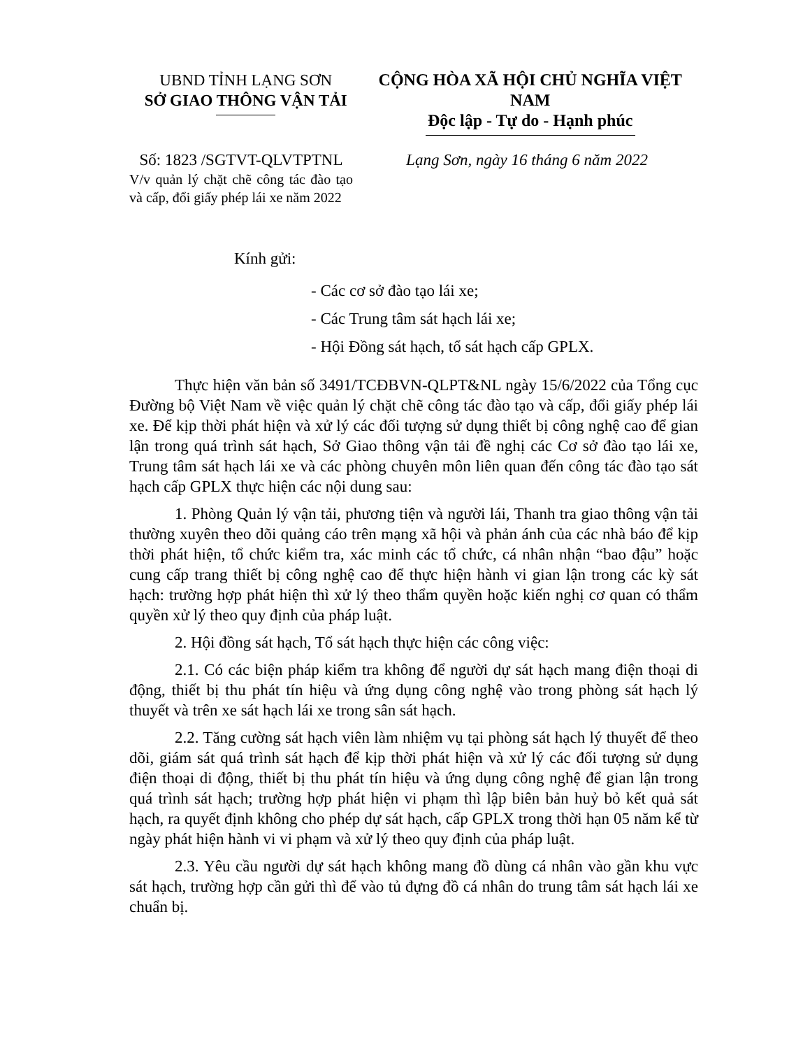UBND TỈNH LẠNG SƠN
SỞ GIAO THÔNG VẬN TẢI
CỘNG HÒA XÃ HỘI CHỦ NGHĨA VIỆT NAM
Độc lập - Tự do - Hạnh phúc
Số: 1823 /SGTVT-QLVTPTNL
V/v quản lý chặt chẽ công tác đào tạo và cấp, đổi giấy phép lái xe năm 2022
Lạng Sơn, ngày 16 tháng 6 năm 2022
Kính gửi:
- Các cơ sở đào tạo lái xe;
- Các Trung tâm sát hạch lái xe;
- Hội Đồng sát hạch, tổ sát hạch cấp GPLX.
Thực hiện văn bản số 3491/TCĐBVN-QLPT&NL ngày 15/6/2022 của Tổng cục Đường bộ Việt Nam về việc quản lý chặt chẽ công tác đào tạo và cấp, đổi giấy phép lái xe. Để kịp thời phát hiện và xử lý các đối tượng sử dụng thiết bị công nghệ cao để gian lận trong quá trình sát hạch, Sở Giao thông vận tải đề nghị các Cơ sở đào tạo lái xe, Trung tâm sát hạch lái xe và các phòng chuyên môn liên quan đến công tác đào tạo sát hạch cấp GPLX thực hiện các nội dung sau:
1. Phòng Quản lý vận tải, phương tiện và người lái, Thanh tra giao thông vận tải thường xuyên theo dõi quảng cáo trên mạng xã hội và phản ánh của các nhà báo để kịp thời phát hiện, tổ chức kiểm tra, xác minh các tổ chức, cá nhân nhận “bao đậu” hoặc cung cấp trang thiết bị công nghệ cao để thực hiện hành vi gian lận trong các kỳ sát hạch: trường hợp phát hiện thì xử lý theo thẩm quyền hoặc kiến nghị cơ quan có thẩm quyền xử lý theo quy định của pháp luật.
2. Hội đồng sát hạch, Tổ sát hạch thực hiện các công việc:
2.1. Có các biện pháp kiểm tra không để người dự sát hạch mang điện thoại di động, thiết bị thu phát tín hiệu và ứng dụng công nghệ vào trong phòng sát hạch lý thuyết và trên xe sát hạch lái xe trong sân sát hạch.
2.2. Tăng cường sát hạch viên làm nhiệm vụ tại phòng sát hạch lý thuyết để theo dõi, giám sát quá trình sát hạch để kịp thời phát hiện và xử lý các đối tượng sử dụng điện thoại di động, thiết bị thu phát tín hiệu và ứng dụng công nghệ để gian lận trong quá trình sát hạch; trường hợp phát hiện vi phạm thì lập biên bản huỷ bỏ kết quả sát hạch, ra quyết định không cho phép dự sát hạch, cấp GPLX trong thời hạn 05 năm kể từ ngày phát hiện hành vi vi phạm và xử lý theo quy định của pháp luật.
2.3. Yêu cầu người dự sát hạch không mang đồ dùng cá nhân vào gần khu vực sát hạch, trường hợp cần gửi thì để vào tủ đựng đồ cá nhân do trung tâm sát hạch lái xe chuẩn bị.